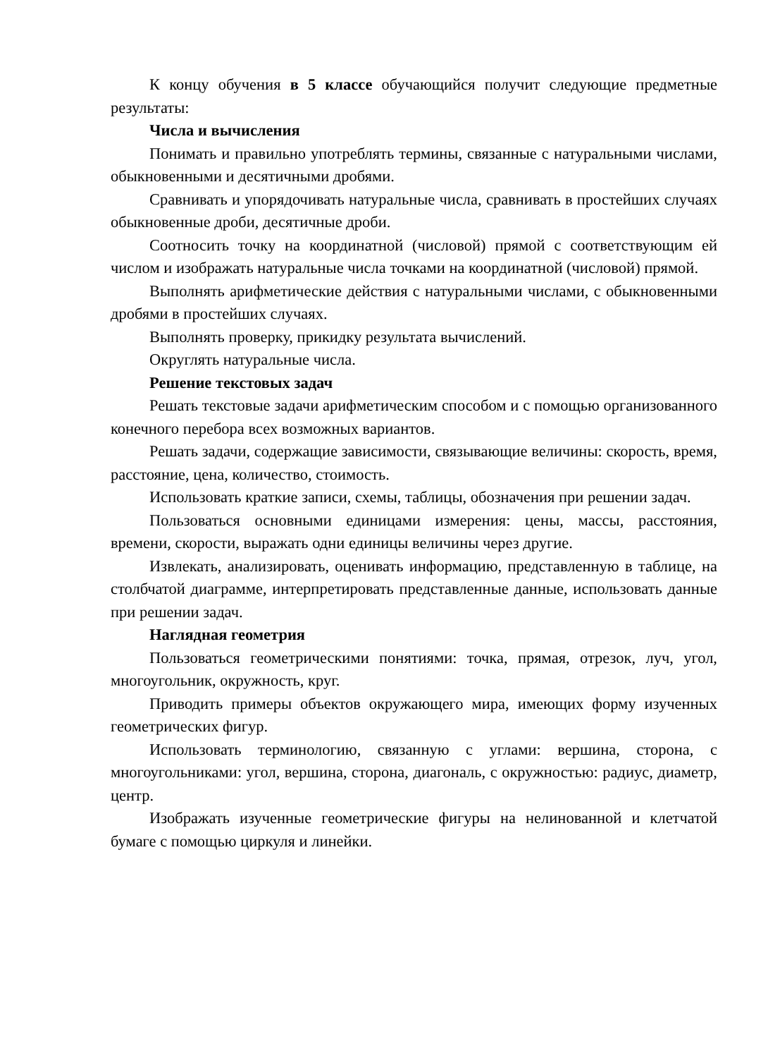К концу обучения в 5 классе обучающийся получит следующие предметные результаты:
Числа и вычисления
Понимать и правильно употреблять термины, связанные с натуральными числами, обыкновенными и десятичными дробями.
Сравнивать и упорядочивать натуральные числа, сравнивать в простейших случаях обыкновенные дроби, десятичные дроби.
Соотносить точку на координатной (числовой) прямой с соответствующим ей числом и изображать натуральные числа точками на координатной (числовой) прямой.
Выполнять арифметические действия с натуральными числами, с обыкновенными дробями в простейших случаях.
Выполнять проверку, прикидку результата вычислений.
Округлять натуральные числа.
Решение текстовых задач
Решать текстовые задачи арифметическим способом и с помощью организованного конечного перебора всех возможных вариантов.
Решать задачи, содержащие зависимости, связывающие величины: скорость, время, расстояние, цена, количество, стоимость.
Использовать краткие записи, схемы, таблицы, обозначения при решении задач.
Пользоваться основными единицами измерения: цены, массы, расстояния, времени, скорости, выражать одни единицы величины через другие.
Извлекать, анализировать, оценивать информацию, представленную в таблице, на столбчатой диаграмме, интерпретировать представленные данные, использовать данные при решении задач.
Наглядная геометрия
Пользоваться геометрическими понятиями: точка, прямая, отрезок, луч, угол, многоугольник, окружность, круг.
Приводить примеры объектов окружающего мира, имеющих форму изученных геометрических фигур.
Использовать терминологию, связанную с углами: вершина, сторона, с многоугольниками: угол, вершина, сторона, диагональ, с окружностью: радиус, диаметр, центр.
Изображать изученные геометрические фигуры на нелинованной и клетчатой бумаге с помощью циркуля и линейки.